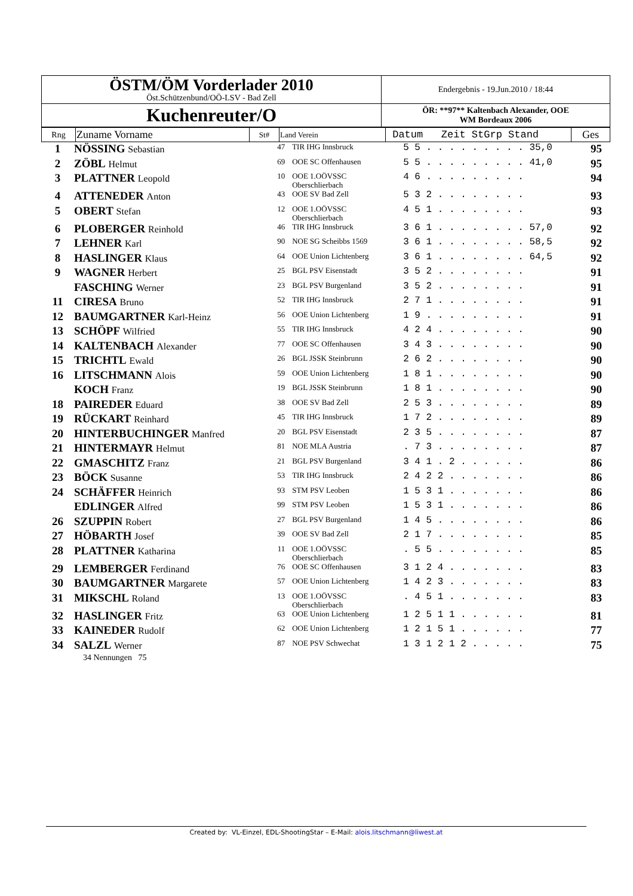| ÖSTM/ÖM Vorderlader 2010 Öst.Schützenbund/OÖ-LSV - Bad Zell | Endergebnis - 19.Jun.2010 / 18:44 |
| Kuchenreuter/O | ÖR: **97** Kaltenbach Alexander, OOE WM Bordeaux 2006 |
| Rng | Zuname Vorname | St# | Land Verein | Datum Zeit StGrp Stand | Ges |
| --- | --- | --- | --- | --- | --- |
| 1 | NÖSSING Sebastian | 47 | TIR IHG Innsbruck | 5 5 . . . . . . . . . 35,0 | 95 |
| 2 | ZÖBL Helmut | 69 | OOE SC Offenhausen | 5 5 . . . . . . . . . 41,0 | 95 |
| 3 | PLATTNER Leopold | 10 | OOE 1.OÖVSSC Oberschlierbach | 4 6 . . . . . . . . . | 94 |
| 4 | ATTENEDER Anton | 43 | OOE SV Bad Zell | 5 3 2 . . . . . . . . | 93 |
| 5 | OBERT Stefan | 12 | OOE 1.OÖVSSC Oberschlierbach | 4 5 1 . . . . . . . . | 93 |
| 6 | PLOBERGER Reinhold | 46 | TIR IHG Innsbruck | 3 6 1 . . . . . . . . 57,0 | 92 |
| 7 | LEHNER Karl | 90 | NOE SG Scheibbs 1569 | 3 6 1 . . . . . . . . 58,5 | 92 |
| 8 | HASLINGER Klaus | 64 | OOE Union Lichtenberg | 3 6 1 . . . . . . . . 64,5 | 92 |
| 9 | WAGNER Herbert | 25 | BGL PSV Eisenstadt | 3 5 2 . . . . . . . . | 91 |
| | FASCHING Werner | 23 | BGL PSV Burgenland | 3 5 2 . . . . . . . . | 91 |
| 11 | CIRESA Bruno | 52 | TIR IHG Innsbruck | 2 7 1 . . . . . . . . | 91 |
| 12 | BAUMGARTNER Karl-Heinz | 56 | OOE Union Lichtenberg | 1 9 . . . . . . . . . | 91 |
| 13 | SCHÖPF Wilfried | 55 | TIR IHG Innsbruck | 4 2 4 . . . . . . . . | 90 |
| 14 | KALTENBACH Alexander | 77 | OOE SC Offenhausen | 3 4 3 . . . . . . . . | 90 |
| 15 | TRICHTL Ewald | 26 | BGL JSSK Steinbrunn | 2 6 2 . . . . . . . . | 90 |
| 16 | LITSCHMANN Alois | 59 | OOE Union Lichtenberg | 1 8 1 . . . . . . . . | 90 |
| | KOCH Franz | 19 | BGL JSSK Steinbrunn | 1 8 1 . . . . . . . . | 90 |
| 18 | PAIREDER Eduard | 38 | OOE SV Bad Zell | 2 5 3 . . . . . . . . | 89 |
| 19 | RÜCKART Reinhard | 45 | TIR IHG Innsbruck | 1 7 2 . . . . . . . . | 89 |
| 20 | HINTERBUCHINGER Manfred | 20 | BGL PSV Eisenstadt | 2 3 5 . . . . . . . . | 87 |
| 21 | HINTERMAYR Helmut | 81 | NOE MLA Austria | . 7 3 . . . . . . . . | 87 |
| 22 | GMASCHITZ Franz | 21 | BGL PSV Burgenland | 3 4 1 . 2 . . . . . . | 86 |
| 23 | BÖCK Susanne | 53 | TIR IHG Innsbruck | 2 4 2 2 . . . . . . . | 86 |
| 24 | SCHÄFFER Heinrich | 93 | STM PSV Leoben | 1 5 3 1 . . . . . . . | 86 |
| | EDLINGER Alfred | 99 | STM PSV Leoben | 1 5 3 1 . . . . . . . | 86 |
| 26 | SZUPPIN Robert | 27 | BGL PSV Burgenland | 1 4 5 . . . . . . . . | 86 |
| 27 | HÖBARTH Josef | 39 | OOE SV Bad Zell | 2 1 7 . . . . . . . . | 85 |
| 28 | PLATTNER Katharina | 11 | OOE 1.OÖVSSC Oberschlierbach | . 5 5 . . . . . . . . | 85 |
| 29 | LEMBERGER Ferdinand | 76 | OOE SC Offenhausen | 3 1 2 4 . . . . . . . | 83 |
| 30 | BAUMGARTNER Margarete | 57 | OOE Union Lichtenberg | 1 4 2 3 . . . . . . . | 83 |
| 31 | MIKSCHL Roland | 13 | OOE 1.OÖVSSC Oberschlierbach | . 4 5 1 . . . . . . . | 83 |
| 32 | HASLINGER Fritz | 63 | OOE Union Lichtenberg | 1 2 5 1 1 . . . . . . | 81 |
| 33 | KAINEDER Rudolf | 62 | OOE Union Lichtenberg | 1 2 1 5 1 . . . . . . | 77 |
| 34 | SALZL Werner | 87 | NOE PSV Schwechat | 1 3 1 2 1 2 . . . . . | 75 |
34 Nennungen 75
Created by: VL-Einzel, EDL-ShootingStar – E-Mail: alois.litschmann@liwest.at